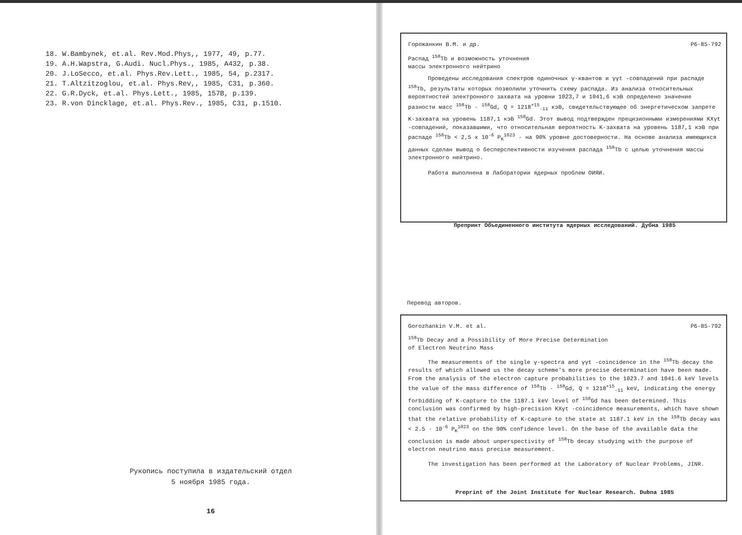18. W.Bambynek, et.al. Rev.Mod.Phys,, 1977, 49, p.77.
19. A.H.Wapstra, G.Audi. Nucl.Phys., 1985, A432, p.38.
20. J.LoSecco, et.al. Phys.Rev.Lett., 1985, 54, p.2317.
21. T.Altzitzoglou, et.al. Phys.Rev,, 1985, C31, p.360.
22. G.R.Dyck, et.al. Phys.Lett., 1985, 157B, p.139.
23. R.von Dincklage, et.al. Phys.Rev., 1985, C31, p.1510.
Рукопись поступила в издательский отдел
5 ноября 1985 года.
16
Горожанкин В.М. и др. P6-85-792
Распад <sup>158</sup>Tb и возможность уточнения
массы электронного нейтрино
Проведены исследования спектров одиночных γ-квантов и γγt -совпадений при распаде <sup>158</sup>Tb, результаты которых позволили уточнить схему распада. Из анализа относительных вероятностей электронного захвата на уровни 1023,7 и 1041,6 кэВ определено значение разности масс <sup>158</sup>Tb - <sup>158</sup>Gd, Q = 1218<sup>+15</sup><sub>-11</sub> кэВ, свидетельствующее об энергетическом запрете K-захвата на уровень 1187,1 кэВ <sup>158</sup>Gd. Этот вывод подтвержден прецизионными измерениями KXγt -совпадений, показавшими, что относительная вероятность K-захвата на уровень 1187,1 кэВ при распаде <sup>158</sup>Tb < 2,5 x 10<sup>-6</sup> P<sub>K</sub><sup>1023</sup> - на 90% уровне достоверности. На основе анализа имеющихся данных сделан вывод о бесперспективности изучения распада <sup>158</sup>Tb с целью уточнения массы электронного нейтрино.
Работа выполнена в Лаборатории ядерных проблем ОИЯИ.
Препринт Объединенного института ядерных исследований. Дубна 1985
Перевод авторов.
Gorozhankin V.M. et al. P6-85-792
<sup>158</sup>Tb Decay and a Possibility of More Precise Determination
of Electron Neutrino Mass
The measurements of the single γ-spectra and γγt -coincidence in the <sup>158</sup>Tb decay the results of which allowed us the decay scheme's more precise determination have been made. From the analysis of the electron capture probabilities to the 1023.7 and 1041.6 keV levels the value of the mass difference of <sup>158</sup>Tb - <sup>158</sup>Gd, Q = 1218<sup>+15</sup><sub>-11</sub> keV, indicating the energy forbidding of K-capture to the 1187.1 keV level of <sup>158</sup>Gd has been determined. This conclusion was confirmed by high-precision KXγt -coincidence measurements, which have shown that the relative probability of K-capture to the state at 1187.1 keV in the <sup>158</sup>Tb decay was < 2.5 · 10<sup>-6</sup> P<sub>K</sub><sup>1023</sup> on the 90% confidence level. On the base of the available data the conclusion is made about unperspectivity of <sup>158</sup>Tb decay studying with the purpose of electron neutrino mass precise measurement.
The investigation has been performed at the Laboratory of Nuclear Problems, JINR.
Preprint of the Joint Institute for Nuclear Research. Dubna 1985